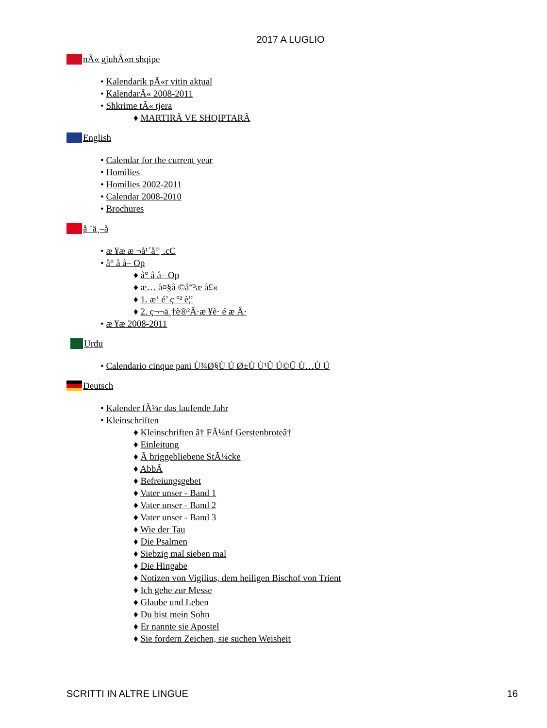2017 A LUGLIO
nÃ« gjuhÃ«n shqipe
• Kalendarik pÃ«r vitin aktual
• KalendarÃ« 2008-2011
• Shkrime tÃ« tjera
♦ MARTIRÃ VE SHQIPTARÃ
English
• Calendar for the current year
• Homilies
• Homilies 2002-2011
• Calendar 2008-2010
• Brochures
å ¨ä¸–å
• æ ¥æ æ ¬å¹´å°¦ .cC
• å° å å– Op
♦ å° å å– Op
♦ æ… å¤§å ©å“³æ å£«
♦ 1. æ‘ é’ ç º² è¦’
♦ 2. ç¬¬ä¸†è®²Â·æ ¥è· é æ Â·
• æ ¥æ 2008-2011
Urdu
• Calendario cinque pani Ù¾Ø§Ù Ú Ø±Ù Ù¹Û Ú©Û Ù…Ù Ú
Deutsch
• Kalender fÃ¼r das laufende Jahr
• Kleinschriften
♦ Kleinschriften â† FÃ¼nf Gerstenbroteâ†
♦ Einleitung
♦ Ã briggebliebene StÃ¼cke
♦ AbbÃ
♦ Befreiungsgebet
♦ Vater unser - Band 1
♦ Vater unser - Band 2
♦ Vater unser - Band 3
♦ Wie der Tau
♦ Die Psalmen
♦ Siebzig mal sieben mal
♦ Die Hingabe
♦ Notizen von Vigilius, dem heiligen Bischof von Trient
♦ Ich gehe zur Messe
♦ Glaube und Leben
♦ Du bist mein Sohn
♦ Er nannte sie Apostel
♦ Sie fordern Zeichen, sie suchen Weisheit
SCRITTI IN ALTRE LINGUE 16